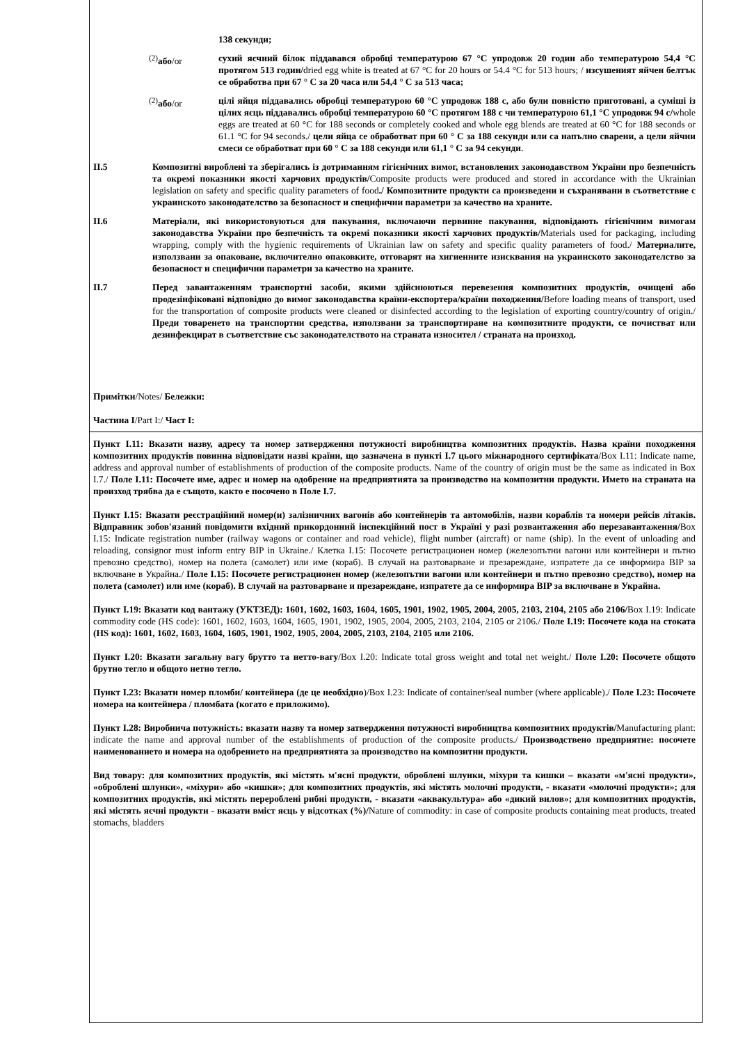138 секунди;
<sup>(2)</sup> або/or сухий яєчний білок піддавався обробці температурою 67 °C упродовж 20 годин або температурою 54,4 °C протягом 513 годин/dried egg white is treated at 67 °C for 20 hours or 54.4 °C for 513 hours; / изсушеният яйчен белтък се обработва при 67 ° C за 20 часа или 54,4 ° C за 513 часа;
<sup>(2)</sup> або/or цілі яйця піддавались обробці температурою 60 °C упродовж 188 с, або були повністю приготовані, а суміші із цілих яєць піддавались обробці температурою 60 °C протягом 188 с чи температурою 61,1 °C упродовж 94 с/whole eggs are treated at 60 °C for 188 seconds or completely cooked and whole egg blends are treated at 60 °C for 188 seconds or 61.1 °C for 94 seconds./ цели яйца се обработват при 60 ° C за 188 секунди или са напълно сварени, а цели яйчни смеси се обработват при 60 ° C за 188 секунди или 61,1 ° C за 94 секунди.
II.5 Композитні вироблені та зберігались із дотриманням гігієнічних вимог, встановлених законодавством України про безпечність та окремі показники якості харчових продуктів/Composite products were produced and stored in accordance with the Ukrainian legislation on safety and specific quality parameters of food./ Композитните продукти са произведени и съхранявани в съответствие с украинското законодателство за безопасност и специфични параметри за качество на храните.
II.6 Матеріали, які використовуються для пакування, включаючи первинне пакування, відповідають гігієнічним вимогам законодавства України про безпечність та окремі показники якості харчових продуктів/Materials used for packaging, including wrapping, comply with the hygienic requirements of Ukrainian law on safety and specific quality parameters of food./ Материалите, използвани за опаковане, включително опаковките, отговарят на хигиенните изисквания на украинското законодателство за безопасност и специфични параметри за качество на храните.
II.7 Перед завантаженням транспортні засоби, якими здійснюються перевезення композитних продуктів, очищені або продезінфіковані відповідно до вимог законодавства країни-експортера/країни походження/Before loading means of transport, used for the transportation of composite products were cleaned or disinfected according to the legislation of exporting country/country of origin./ Преди товаренето на транспортни средства, използвани за транспортиране на композитните продукти, се почистват или дезинфекцират в съответствие със законодателството на страната износител / страната на произход.
Примітки/Notes/ Бележки:
Частина I/Part I:/ Част I:
Пункт I.11: Вказати назву, адресу та номер затвердження потужності виробництва композитних продуктів. Назва країни походження композитних продуктів повинна відповідати назві країни, що зазначена в пункті I.7 цього міжнародного сертифіката/Box I.11: Indicate name, address and approval number of establishments of production of the composite products. Name of the country of origin must be the same as indicated in Box I.7./ Поле I.11: Посочете име, адрес и номер на одобрение на предприятията за производство на композитни продукти. Името на страната на произход трябва да е същото, както е посочено в Поле I.7.
Пункт I.15: Вказати реєстраційний номер(и) залізничних вагонів або контейнерів та автомобілів, назви кораблів та номери рейсів літаків. Відправник зобов'язаний повідомити вхідний прикордонний інспекційний пост в Україні у разі розвантаження або перезавантаження/Box I.15: Indicate registration number (railway wagons or container and road vehicle), flight number (aircraft) or name (ship). In the event of unloading and reloading, consignor must inform entry BIP in Ukraine./ Клетка I.15: Посочете регистрационен номер (железопътни вагони или контейнери и пътно превозно средство), номер на полета (самолет) или име (кораб). В случай на разтоварване и презареждане, изпратете да се информира BIP за включване в Украйна./ Поле I.15: Посочете регистрационен номер (железопътни вагони или контейнери и пътно превозно средство), номер на полета (самолет) или име (кораб). В случай на разтоварване и презареждане, изпратете да се информира BIP за включване в Украйна.
Пункт I.19: Вказати код вантажу (УКТЗЕД): 1601, 1602, 1603, 1604, 1605, 1901, 1902, 1905, 2004, 2005, 2103, 2104, 2105 або 2106/Box I.19: Indicate commodity code (HS code): 1601, 1602, 1603, 1604, 1605, 1901, 1902, 1905, 2004, 2005, 2103, 2104, 2105 or 2106./ Поле I.19: Посочете кода на стоката (HS код): 1601, 1602, 1603, 1604, 1605, 1901, 1902, 1905, 2004, 2005, 2103, 2104, 2105 или 2106.
Пункт I.20: Вказати загальну вагу брутто та нетто-вагу/Box I.20: Indicate total gross weight and total net weight./ Поле I.20: Посочете общото брутно тегло и общото нетно тегло.
Пункт I.23: Вказати номер пломби/ контейнера (де це необхідно)/Box I.23: Indicate of container/seal number (where applicable)./ Поле I.23: Посочете номера на контейнера / пломбата (когато е приложимо).
Пункт I.28: Виробнича потужність: вказати назву та номер затвердження потужності виробництва композитних продуктів/Manufacturing plant: indicate the name and approval number of the establishments of production of the composite products./ Производствено предприятие: посочете наименованието и номера на одобрението на предприятията за производство на композитни продукти.
Вид товару: для композитних продуктів, які містять м'ясні продукти, оброблені шлунки, міхури та кишки – вказати «м'ясні продукти», «оброблені шлунки», «міхури» або «кишки»; для композитних продуктів, які містять молочні продукти, - вказати «молочні продукти»; для композитних продуктів, які містять перероблені рибні продукти, - вказати «аквакультура» або «дикий вилов»; для композитних продуктів, які містять яєчні продукти - вказати вміст яєць у відсотках (%)/Nature of commodity: in case of composite products containing meat products, treated stomachs, bladders